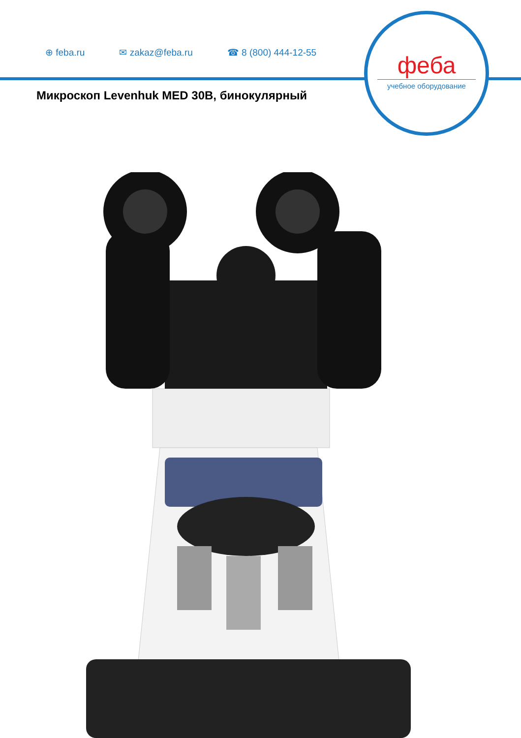⊕ feba.ru ✉ zakaz@feba.ru ☎ 8 (800) 444-12-55
феба
учебное оборудование
Микроскоп Levenhuk MED 30B, бинокулярный